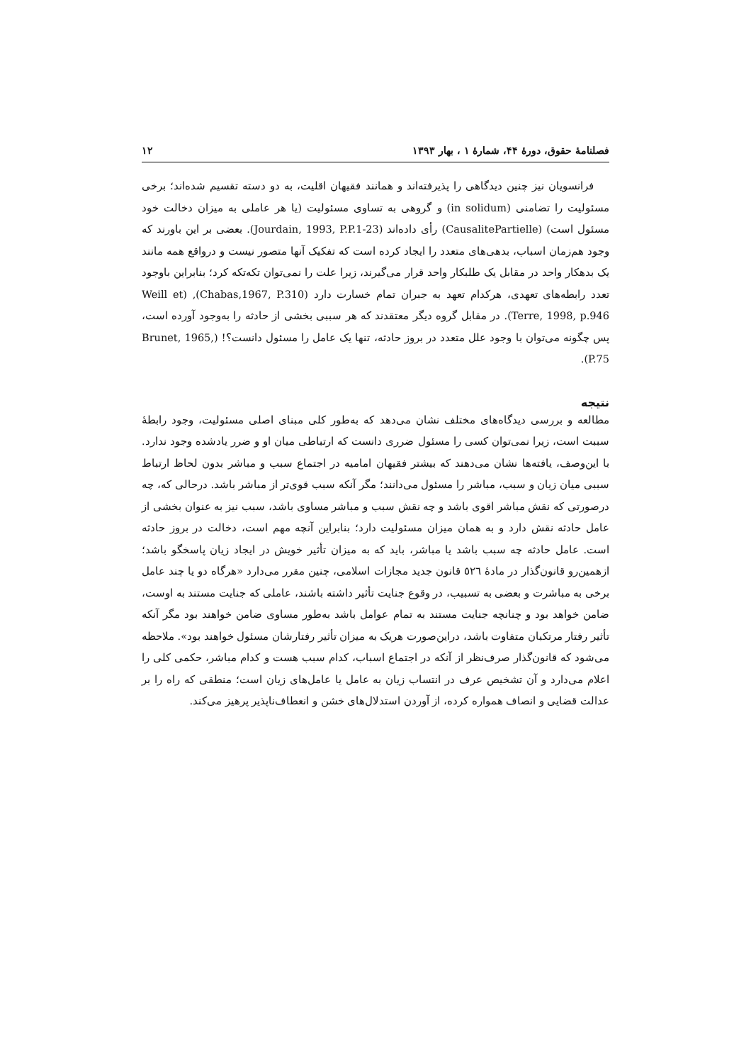فصلنامهٔ حقوق، دورهٔ ۴۴، شمارهٔ ۱ ، بهار ۱۳۹۳ ۱۲
فرانسویان نیز چنین دیدگاهی را پذیرفته‌اند و همانند فقیهان اقلیت، به دو دسته تقسیم شده‌اند؛ برخی مسئولیت را تضامنی (in solidum) و گروهی به تساوی مسئولیت (یا هر عاملی به میزان دخالت خود مسئول است) (CausalitePartielle) رأی داده‌اند (Jourdain, 1993, P.P.1-23). بعضی بر این باورند که وجود هم‌زمان اسباب، بدهی‌های متعدد را ایجاد کرده است که تفکیک آنها متصور نیست و درواقع همه مانند یک بدهکار واحد در مقابل یک طلبکار واحد قرار می‌گیرند، زیرا علت را نمی‌توان تکه‌تکه کرد؛ بنابراین باوجود تعدد رابطه‌های تعهدی، هرکدام تعهد به جبران تمام خسارت دارد (Chabas,1967, P.310), (Weill et Terre, 1998, p.946). در مقابل گروه دیگر معتقدند که هر سببی بخشی از حادثه را به‌وجود آورده است، پس چگونه می‌توان با وجود علل متعدد در بروز حادثه، تنها یک عامل را مسئول دانست؟! (Brunet, 1965, P.75).
نتیجه
مطالعه و بررسی دیدگاه‌های مختلف نشان می‌دهد که به‌طور کلی مبنای اصلی مسئولیت، وجود رابطهٔ سببت است، زیرا نمی‌توان کسی را مسئول ضرری دانست که ارتباطی میان او و ضرر یادشده وجود ندارد. با این‌وصف، یافته‌ها نشان می‌دهند که بیشتر فقیهان امامیه در اجتماع سبب و مباشر بدون لحاظ ارتباط سببی میان زیان و سبب، مباشر را مسئول می‌دانند؛ مگر آنکه سبب قوی‌تر از مباشر باشد. درحالی که، چه درصورتی که نقش مباشر اقوی باشد و چه نقش سبب و مباشر مساوی باشد، سبب نیز به عنوان بخشی از عامل حادثه نقش دارد و به همان میزان مسئولیت دارد؛ بنابراین آنچه مهم است، دخالت در بروز حادثه است. عامل حادثه چه سبب باشد یا مباشر، باید که به میزان تأثیر خویش در ایجاد زیان پاسخگو باشد؛ ازهمین‌رو قانون‌گذار در مادهٔ ٥٢٦ قانون جدید مجازات اسلامی، چنین مقرر می‌دارد «هرگاه دو یا چند عامل برخی به مباشرت و بعضی به تسبیب، در وقوع جنایت تأثیر داشته باشند، عاملی که جنایت مستند به اوست، ضامن خواهد بود و چنانچه جنایت مستند به تمام عوامل باشد به‌طور مساوی ضامن خواهند بود مگر آنکه تأثیر رفتار مرتکبان متفاوت باشد، دراین‌صورت هریک به میزان تأثیر رفتارشان مسئول خواهند بود». ملاحظه می‌شود که قانون‌گذار صرف‌نظر از آنکه در اجتماع اسباب، کدام سبب هست و کدام مباشر، حکمی کلی را اعلام می‌دارد و آن تشخیص عرف در انتساب زیان به عامل یا عامل‌های زیان است؛ منطقی که راه را بر عدالت قضایی و انصاف همواره کرده، از آوردن استدلال‌های خشن و انعطاف‌ناپذیر پرهیز می‌کند.